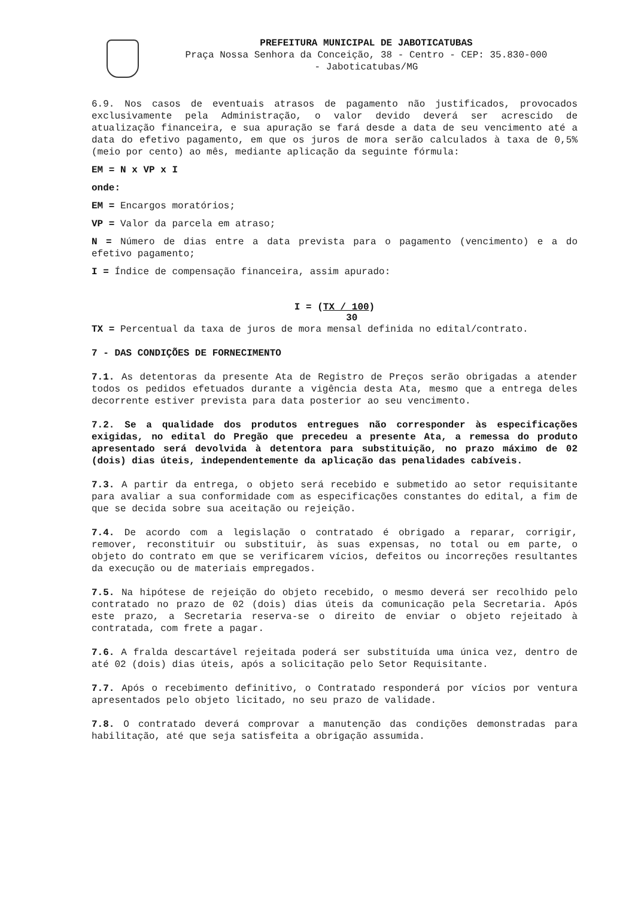PREFEITURA MUNICIPAL DE JABOTICATUBAS
Praça Nossa Senhora da Conceição, 38 - Centro - CEP: 35.830-000
- Jaboticatubas/MG
6.9. Nos casos de eventuais atrasos de pagamento não justificados, provocados exclusivamente pela Administração, o valor devido deverá ser acrescido de atualização financeira, e sua apuração se fará desde a data de seu vencimento até a data do efetivo pagamento, em que os juros de mora serão calculados à taxa de 0,5% (meio por cento) ao mês, mediante aplicação da seguinte fórmula:
EM = N x VP x I
onde:
EM = Encargos moratórios;
VP = Valor da parcela em atraso;
N = Número de dias entre a data prevista para o pagamento (vencimento) e a do efetivo pagamento;
I = Índice de compensação financeira, assim apurado:
I = (TX / 100)
30
TX = Percentual da taxa de juros de mora mensal definida no edital/contrato.
7 - DAS CONDIÇÕES DE FORNECIMENTO
7.1. As detentoras da presente Ata de Registro de Preços serão obrigadas a atender todos os pedidos efetuados durante a vigência desta Ata, mesmo que a entrega deles decorrente estiver prevista para data posterior ao seu vencimento.
7.2. Se a qualidade dos produtos entregues não corresponder às especificações exigidas, no edital do Pregão que precedeu a presente Ata, a remessa do produto apresentado será devolvida à detentora para substituição, no prazo máximo de 02 (dois) dias úteis, independentemente da aplicação das penalidades cabíveis.
7.3. A partir da entrega, o objeto será recebido e submetido ao setor requisitante para avaliar a sua conformidade com as especificações constantes do edital, a fim de que se decida sobre sua aceitação ou rejeição.
7.4. De acordo com a legislação o contratado é obrigado a reparar, corrigir, remover, reconstituir ou substituir, às suas expensas, no total ou em parte, o objeto do contrato em que se verificarem vícios, defeitos ou incorreções resultantes da execução ou de materiais empregados.
7.5. Na hipótese de rejeição do objeto recebido, o mesmo deverá ser recolhido pelo contratado no prazo de 02 (dois) dias úteis da comunicação pela Secretaria. Após este prazo, a Secretaria reserva-se o direito de enviar o objeto rejeitado à contratada, com frete a pagar.
7.6. A fralda descartável rejeitada poderá ser substituída uma única vez, dentro de até 02 (dois) dias úteis, após a solicitação pelo Setor Requisitante.
7.7. Após o recebimento definitivo, o Contratado responderá por vícios por ventura apresentados pelo objeto licitado, no seu prazo de validade.
7.8. O contratado deverá comprovar a manutenção das condições demonstradas para habilitação, até que seja satisfeita a obrigação assumida.